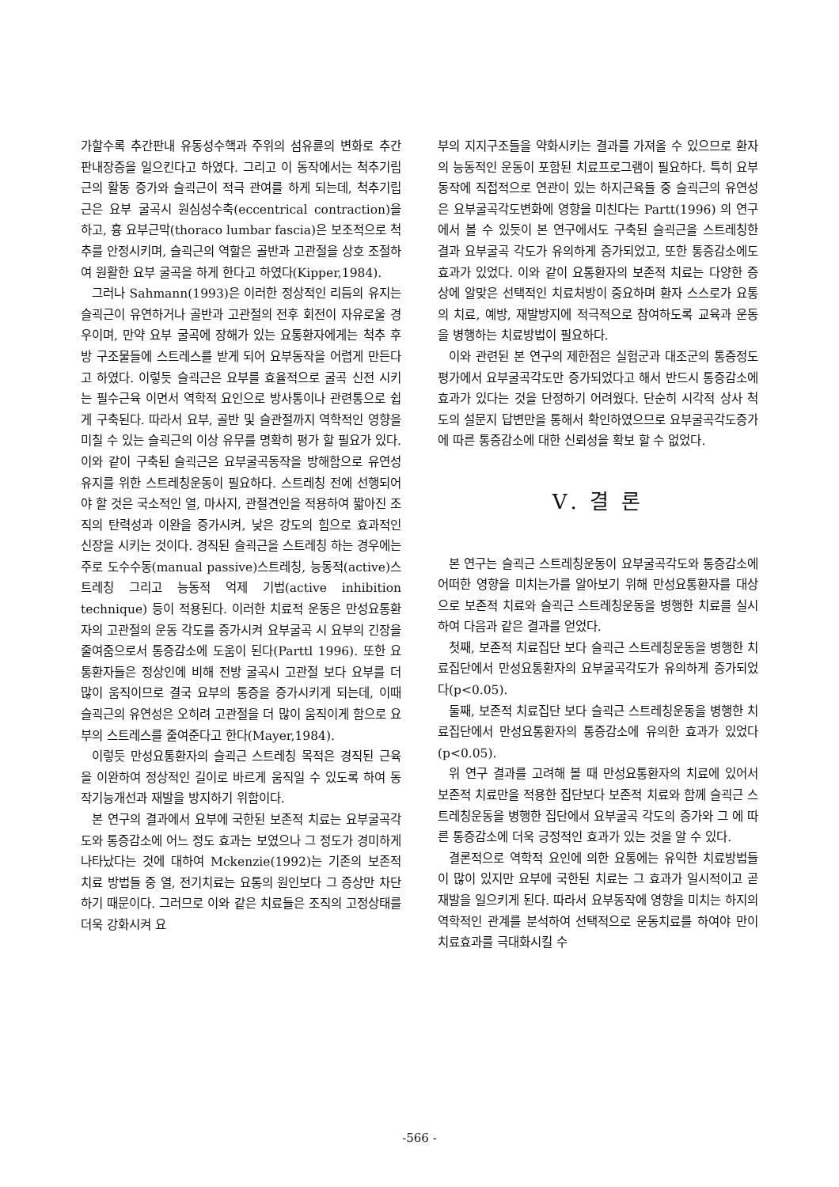가할수록 추간판내 유동성수핵과 주위의 섬유륜의 변화로 추간판내장증을 일으킨다고 하였다. 그리고 이 동작에서는 척추기립근의 활동 증가와 슬괵근이 적극 관여를 하게 되는데, 척추기립근은 요부 굴곡시 원심성수축(eccentrical contraction)을 하고, 흉 요부근막(thoraco lumbar fascia)은 보조적으로 척추를 안정시키며, 슬괵근의 역할은 골반과 고관절을 상호 조절하여 원활한 요부 굴곡을 하게 한다고 하였다(Kipper,1984).
그러나 Sahmann(1993)은 이러한 정상적인 리듬의 유지는 슬괵근이 유연하거나 골반과 고관절의 전후 회전이 자유로울 경우이며, 만약 요부 굴곡에 장해가 있는 요통환자에게는 척추 후방 구조물들에 스트레스를 받게 되어 요부동작을 어렵게 만든다고 하였다. 이렇듯 슬괵근은 요부를 효율적으로 굴곡 신전 시키는 필수근육 이면서 역학적 요인으로 방사통이나 관련통으로 쉽게 구축된다. 따라서 요부, 골반 및 슬관절까지 역학적인 영향을 미칠 수 있는 슬괵근의 이상 유무를 명확히 평가 할 필요가 있다. 이와 같이 구축된 슬괵근은 요부굴곡동작을 방해함으로 유연성 유지를 위한 스트레칭운동이 필요하다. 스트레칭 전에 선행되어야 할 것은 국소적인 열, 마사지, 관절견인을 적용하여 짧아진 조직의 탄력성과 이완을 증가시켜, 낮은 강도의 힘으로 효과적인 신장을 시키는 것이다. 경직된 슬괵근을 스트레칭 하는 경우에는 주로 도수수동(manual passive)스트레칭, 능동적(active)스트레칭 그리고 능동적 억제 기법(active inhibition technique) 등이 적용된다. 이러한 치료적 운동은 만성요통환자의 고관절의 운동 각도를 증가시켜 요부굴곡 시 요부의 긴장을 줄여줌으로서 통증감소에 도움이 된다(Parttl 1996). 또한 요통환자들은 정상인에 비해 전방 굴곡시 고관절 보다 요부를 더 많이 움직이므로 결국 요부의 통증을 증가시키게 되는데, 이때 슬괵근의 유연성은 오히려 고관절을 더 많이 움직이게 함으로 요부의 스트레스를 줄여준다고 한다(Mayer,1984).
이렇듯 만성요통환자의 슬괵근 스트레칭 목적은 경직된 근육을 이완하여 정상적인 길이로 바르게 움직일 수 있도록 하여 동작기능개선과 재발을 방지하기 위함이다.
본 연구의 결과에서 요부에 국한된 보존적 치료는 요부굴곡각도와 통증감소에 어느 정도 효과는 보였으나 그 정도가 경미하게 나타났다는 것에 대하여 Mckenzie(1992)는 기존의 보존적 치료 방법들 중 열, 전기치료는 요통의 원인보다 그 증상만 차단하기 때문이다. 그러므로 이와 같은 치료들은 조직의 고정상태를 더욱 강화시켜 요
부의 지지구조들을 약화시키는 결과를 가져올 수 있으므로 환자의 능동적인 운동이 포함된 치료프로그램이 필요하다. 특히 요부동작에 직접적으로 연관이 있는 하지근육들 중 슬괵근의 유연성은 요부굴곡각도변화에 영향을 미친다는 Partt(1996) 의 연구에서 볼 수 있듯이 본 연구에서도 구축된 슬괵근을 스트레칭한 결과 요부굴곡 각도가 유의하게 증가되었고, 또한 통증감소에도 효과가 있었다. 이와 같이 요통환자의 보존적 치료는 다양한 증상에 알맞은 선택적인 치료처방이 중요하며 환자 스스로가 요통의 치료, 예방, 재발방지에 적극적으로 참여하도록 교육과 운동을 병행하는 치료방법이 필요하다.
이와 관련된 본 연구의 제한점은 실험군과 대조군의 통증정도평가에서 요부굴곡각도만 증가되었다고 해서 반드시 통증감소에 효과가 있다는 것을 단정하기 어려웠다. 단순히 시각적 상사 척도의 설문지 답변만을 통해서 확인하였으므로 요부굴곡각도증가에 따른 통증감소에 대한 신뢰성을 확보 할 수 없었다.
Ⅴ. 결 론
본 연구는 슬괵근 스트레칭운동이 요부굴곡각도와 통증감소에 어떠한 영향을 미치는가를 알아보기 위해 만성요통환자를 대상으로 보존적 치료와 슬괵근 스트레칭운동을 병행한 치료를 실시하여 다음과 같은 결과를 얻었다.
첫째, 보존적 치료집단 보다 슬괵근 스트레칭운동을 병행한 치료집단에서 만성요통환자의 요부굴곡각도가 유의하게 증가되었다(p<0.05).
둘째, 보존적 치료집단 보다 슬괵근 스트레칭운동을 병행한 치료집단에서 만성요통환자의 통증감소에 유의한 효과가 있었다(p<0.05).
위 연구 결과를 고려해 볼 때 만성요통환자의 치료에 있어서 보존적 치료만을 적용한 집단보다 보존적 치료와 함께 슬괵근 스트레칭운동을 병행한 집단에서 요부굴곡 각도의 증가와 그 에 따른 통증감소에 더욱 긍정적인 효과가 있는 것을 알 수 있다.
결론적으로 역학적 요인에 의한 요통에는 유익한 치료방법들이 많이 있지만 요부에 국한된 치료는 그 효과가 일시적이고 곧 재발을 일으키게 된다. 따라서 요부동작에 영향을 미치는 하지의 역학적인 관계를 분석하여 선택적으로 운동치료를 하여야 만이 치료효과를 극대화시킬 수
-566 -